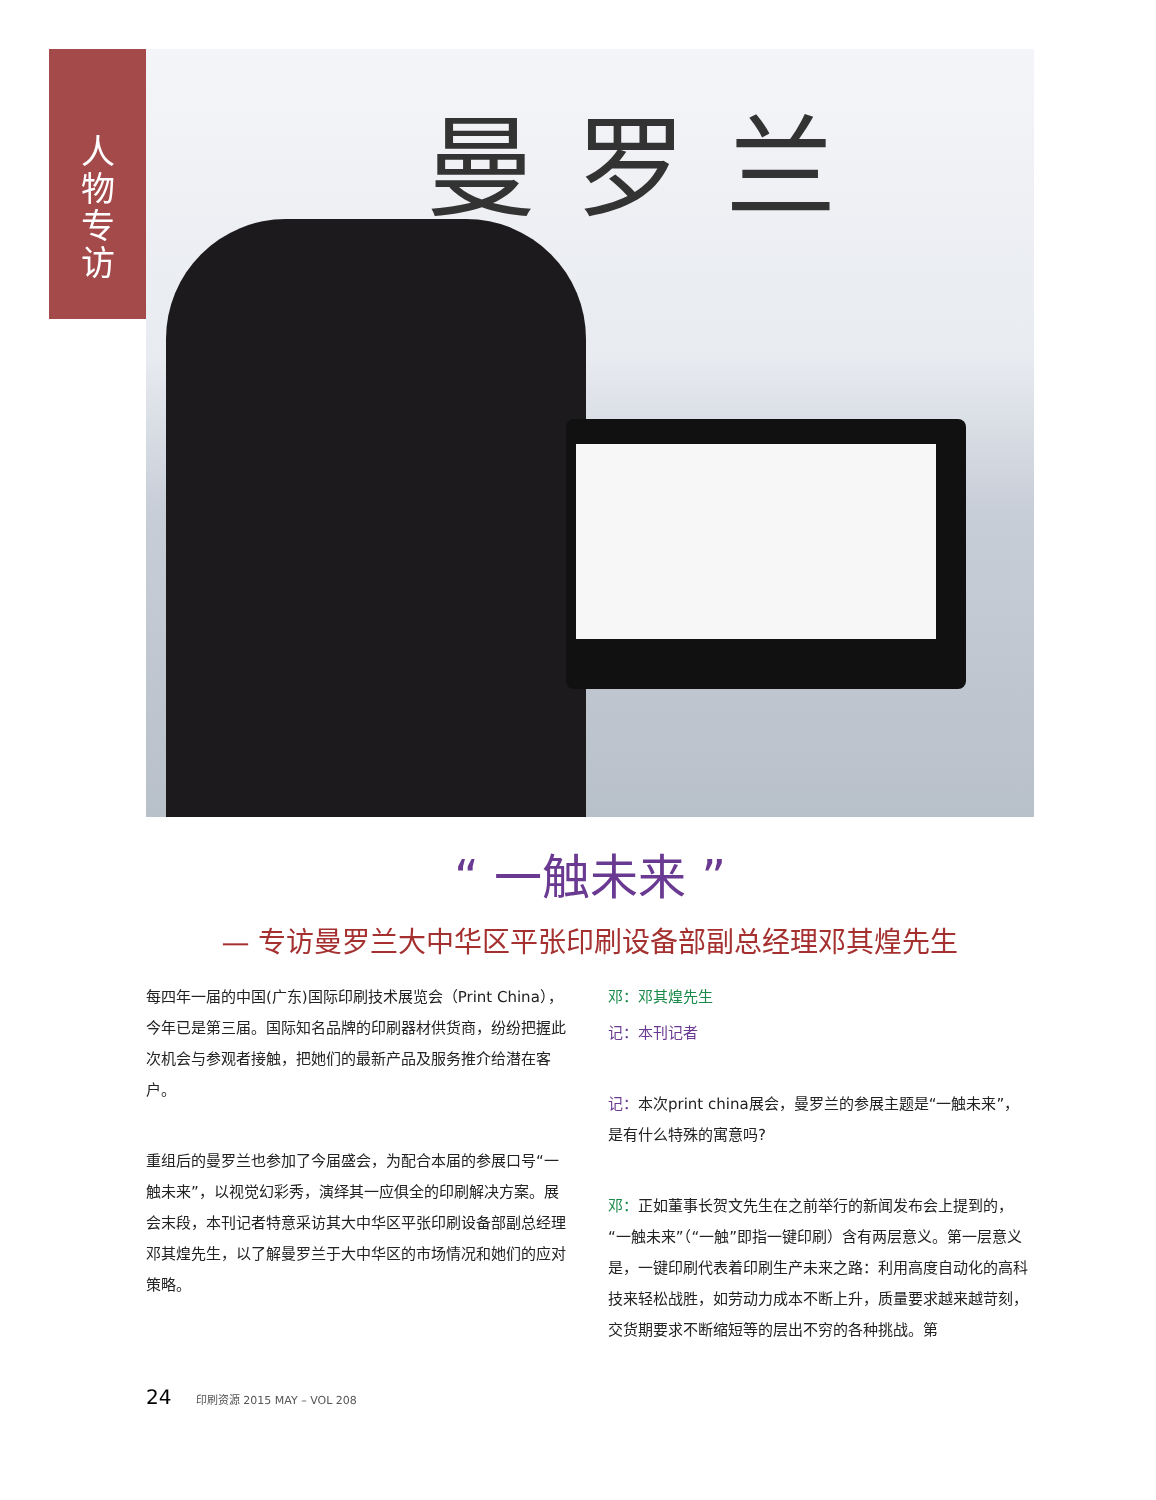人
物
专
访
曼罗兰
“ 一触未来 ”
— 专访曼罗兰大中华区平张印刷设备部副总经理邓其煌先生
每四年一届的中国(广东)国际印刷技术展览会（Print China），今年已是第三届。国际知名品牌的印刷器材供货商，纷纷把握此次机会与参观者接触，把她们的最新产品及服务推介给潜在客户。
重组后的曼罗兰也参加了今届盛会，为配合本届的参展口号“一触未来”，以视觉幻彩秀，演绎其一应俱全的印刷解决方案。展会末段，本刊记者特意采访其大中华区平张印刷设备部副总经理邓其煌先生，以了解曼罗兰于大中华区的市场情况和她们的应对策略。
邓：邓其煌先生
记：本刊记者
记：本次print china展会，曼罗兰的参展主题是“一触未来”，是有什么特殊的寓意吗?
邓：正如董事长贺文先生在之前举行的新闻发布会上提到的，“一触未来”（“一触”即指一键印刷）含有两层意义。第一层意义是，一键印刷代表着印刷生产未来之路：利用高度自动化的高科技来轻松战胜，如劳动力成本不断上升，质量要求越来越苛刻，交货期要求不断缩短等的层出不穷的各种挑战。第
24 印刷资源 2015 MAY – VOL 208